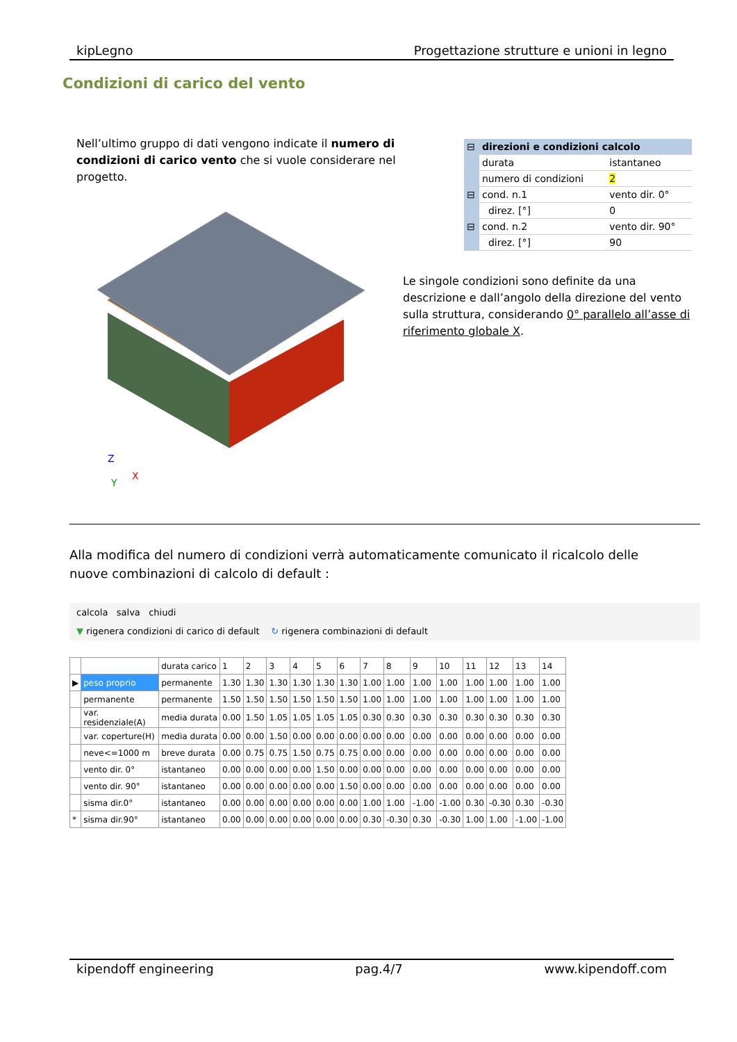kipLegno Progettazione strutture e unioni in legno
Condizioni di carico del vento
Nell’ultimo gruppo di dati vengono indicate il numero di condizioni di carico vento che si vuole considerare nel progetto.
| ⊟ | direzioni e condizioni calcolo | |
| | durata | istantaneo |
| | numero di condizioni | 2 |
| ⊟ | cond. n.1 | vento dir. 0° |
| | direz. [°] | 0 |
| ⊟ | cond. n.2 | vento dir. 90° |
| | direz. [°] | 90 |
Y
Z
X
Le singole condizioni sono definite da una descrizione e dall’angolo della direzione del vento sulla struttura, considerando 0° parallelo all’asse di riferimento globale X.
Alla modifica del numero di condizioni verrà automaticamente comunicato il ricalcolo delle nuove combinazioni di calcolo di default :
calcola salva chiudi
▼ rigenera condizioni di carico di default ↻ rigenera combinazioni di default
| | | durata carico | 1 | 2 | 3 | 4 | 5 | 6 | 7 | 8 | 9 | 10 | 11 | 12 | 13 | 14 |
| --- | --- | --- | --- | --- | --- | --- | --- | --- | --- | --- | --- | --- | --- | --- | --- | --- |
| ▶ | peso proprio | permanente | 1.30 | 1.30 | 1.30 | 1.30 | 1.30 | 1.30 | 1.00 | 1.00 | 1.00 | 1.00 | 1.00 | 1.00 | 1.00 | 1.00 |
| | permanente | permanente | 1.50 | 1.50 | 1.50 | 1.50 | 1.50 | 1.50 | 1.00 | 1.00 | 1.00 | 1.00 | 1.00 | 1.00 | 1.00 | 1.00 |
| | var. residenziale(A) | media durata | 0.00 | 1.50 | 1.05 | 1.05 | 1.05 | 1.05 | 0.30 | 0.30 | 0.30 | 0.30 | 0.30 | 0.30 | 0.30 | 0.30 |
| | var. coperture(H) | media durata | 0.00 | 0.00 | 1.50 | 0.00 | 0.00 | 0.00 | 0.00 | 0.00 | 0.00 | 0.00 | 0.00 | 0.00 | 0.00 | 0.00 |
| | neve<=1000 m | breve durata | 0.00 | 0.75 | 0.75 | 1.50 | 0.75 | 0.75 | 0.00 | 0.00 | 0.00 | 0.00 | 0.00 | 0.00 | 0.00 | 0.00 |
| | vento dir. 0° | istantaneo | 0.00 | 0.00 | 0.00 | 0.00 | 1.50 | 0.00 | 0.00 | 0.00 | 0.00 | 0.00 | 0.00 | 0.00 | 0.00 | 0.00 |
| | vento dir. 90° | istantaneo | 0.00 | 0.00 | 0.00 | 0.00 | 0.00 | 1.50 | 0.00 | 0.00 | 0.00 | 0.00 | 0.00 | 0.00 | 0.00 | 0.00 |
| | sisma dir.0° | istantaneo | 0.00 | 0.00 | 0.00 | 0.00 | 0.00 | 0.00 | 1.00 | 1.00 | -1.00 | -1.00 | 0.30 | -0.30 | 0.30 | -0.30 |
| * | sisma dir.90° | istantaneo | 0.00 | 0.00 | 0.00 | 0.00 | 0.00 | 0.00 | 0.30 | -0.30 | 0.30 | -0.30 | 1.00 | 1.00 | -1.00 | -1.00 |
kipendoff engineering pag.4/7 www.kipendoff.com